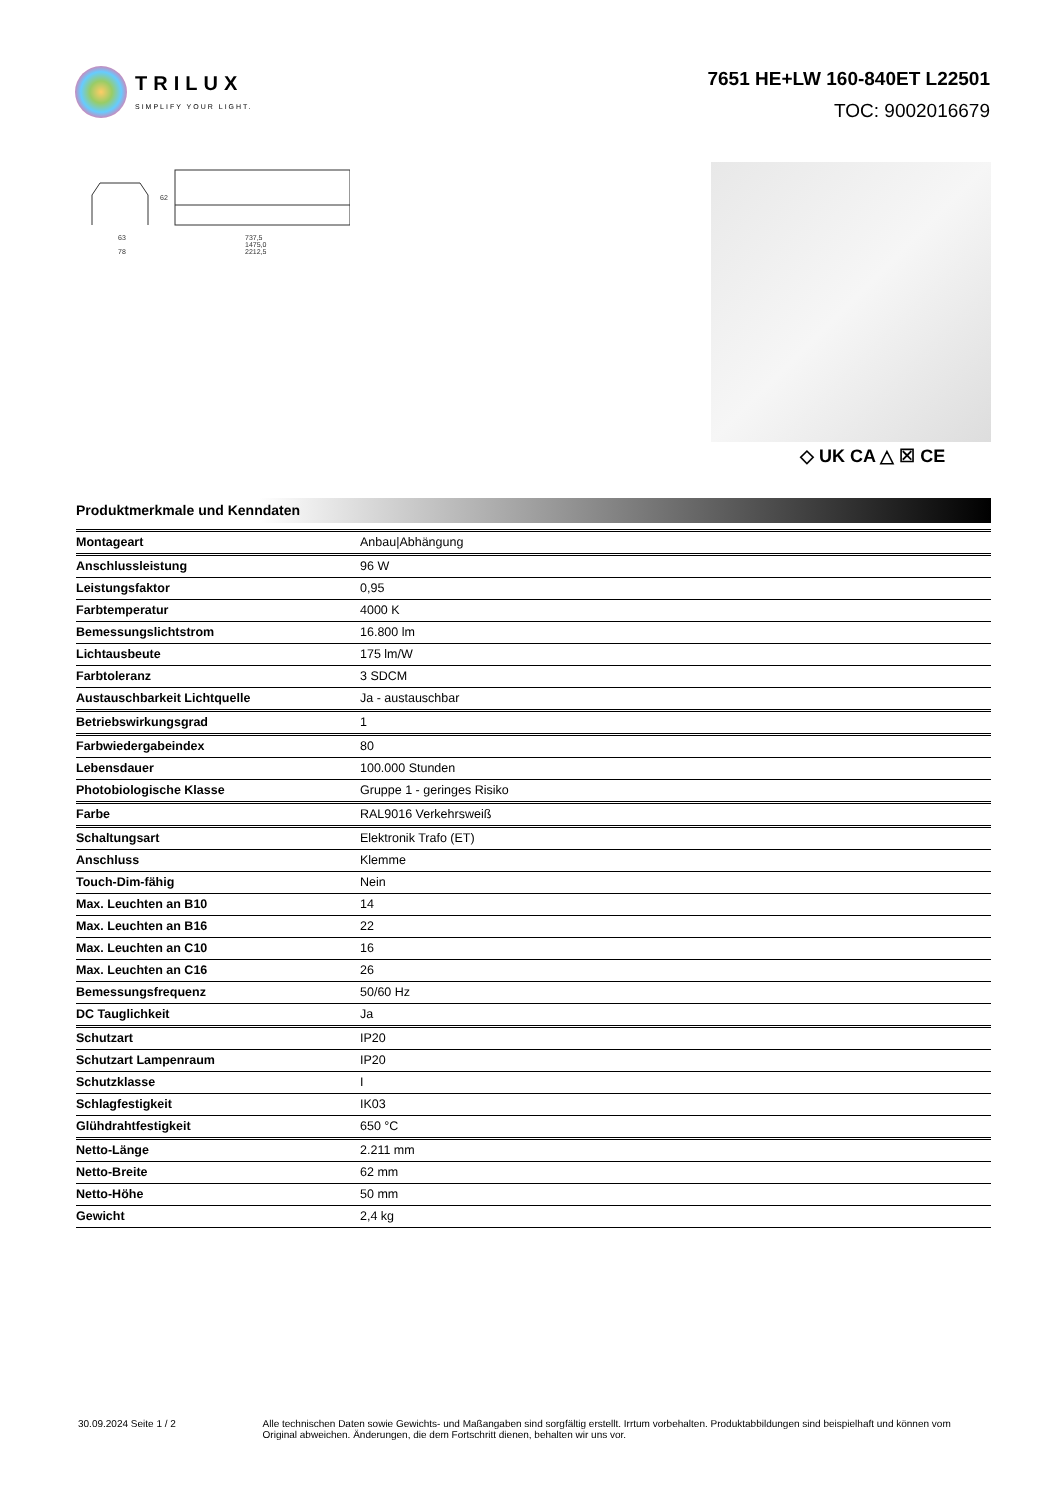TRILUX
SIMPLIFY YOUR LIGHT.
7651 HE+LW 160-840ET L22501
TOC: 9002016679
63
78
737,5
1475,0
2212,5
62
◇ UK CA △ ☒ CE
Produktmerkmale und Kenndaten
| Montageart | Anbau/Abhängung |
| Anschlussleistung | 96 W |
| Leistungsfaktor | 0,95 |
| Farbtemperatur | 4000 K |
| Bemessungslichtstrom | 16.800 lm |
| Lichtausbeute | 175 lm/W |
| Farbtoleranz | 3 SDCM |
| Austauschbarkeit Lichtquelle | Ja - austauschbar |
| Betriebswirkungsgrad | 1 |
| Farbwiedergabeindex | 80 |
| Lebensdauer | 100.000 Stunden |
| Photobiologische Klasse | Gruppe 1 - geringes Risiko |
| Farbe | RAL9016 Verkehrsweiß |
| Schaltungsart | Elektronik Trafo (ET) |
| Anschluss | Klemme |
| Touch-Dim-fähig | Nein |
| Max. Leuchten an B10 | 14 |
| Max. Leuchten an B16 | 22 |
| Max. Leuchten an C10 | 16 |
| Max. Leuchten an C16 | 26 |
| Bemessungsfrequenz | 50/60 Hz |
| DC Tauglichkeit | Ja |
| Schutzart | IP20 |
| Schutzart Lampenraum | IP20 |
| Schutzklasse | I |
| Schlagfestigkeit | IK03 |
| Glühdrahtfestigkeit | 650 °C |
| Netto-Länge | 2.211 mm |
| Netto-Breite | 62 mm |
| Netto-Höhe | 50 mm |
| Gewicht | 2,4 kg |
30.09.2024 Seite 1 / 2 Alle technischen Daten sowie Gewichts- und Maßangaben sind sorgfältig erstellt. Irrtum vorbehalten. Produktabbildungen sind beispielhaft und können vom Original abweichen. Änderungen, die dem Fortschritt dienen, behalten wir uns vor.